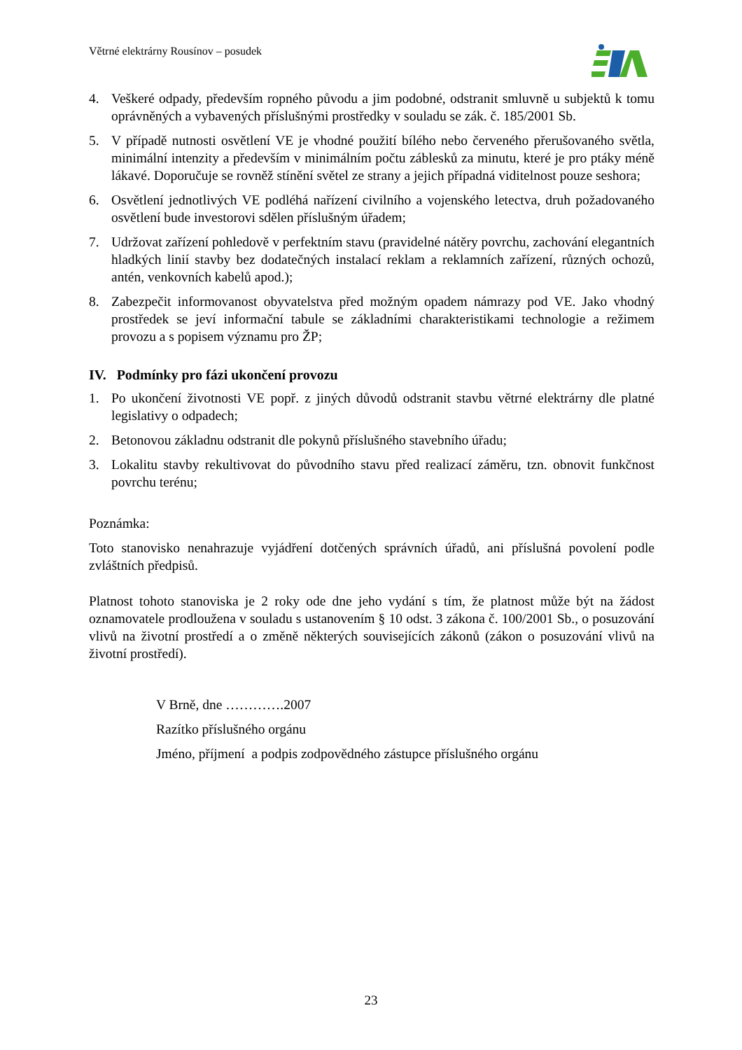Větrné elektrárny Rousínov – posudek
4. Veškeré odpady, především ropného původu a jim podobné, odstranit smluvně u subjektů k tomu oprávněných a vybavených příslušnými prostředky v souladu se zák. č. 185/2001 Sb.
5. V případě nutnosti osvětlení VE je vhodné použití bílého nebo červeného přerušovaného světla, minimální intenzity a především v minimálním počtu záblesků za minutu, které je pro ptáky méně lákavé. Doporučuje se rovněž stínění světel ze strany a jejich případná viditelnost pouze seshora;
6. Osvětlení jednotlivých VE podléhá nařízení civilního a vojenského letectva, druh požadovaného osvětlení bude investorovi sdělen příslušným úřadem;
7. Udržovat zařízení pohledově v perfektním stavu (pravidelné nátěry povrchu, zachování elegantních hladkých linií stavby bez dodatečných instalací reklam a reklamních zařízení, různých ochozů, antén, venkovních kabelů apod.);
8. Zabezpečit informovanost obyvatelstva před možným opadem námrazy pod VE. Jako vhodný prostředek se jeví informační tabule se základními charakteristikami technologie a režimem provozu a s popisem významu pro ŽP;
IV. Podmínky pro fázi ukončení provozu
1. Po ukončení životnosti VE popř. z jiných důvodů odstranit stavbu větrné elektrárny dle platné legislativy o odpadech;
2. Betonovou základnu odstranit dle pokynů příslušného stavebního úřadu;
3. Lokalitu stavby rekultivovat do původního stavu před realizací záměru, tzn. obnovit funkčnost povrchu terénu;
Poznámka:
Toto stanovisko nenahrazuje vyjádření dotčených správních úřadů, ani příslušná povolení podle zvláštních předpisů.
Platnost tohoto stanoviska je 2 roky ode dne jeho vydání s tím, že platnost může být na žádost oznamovatele prodloužena v souladu s ustanovením § 10 odst. 3 zákona č. 100/2001 Sb., o posuzování vlivů na životní prostředí a o změně některých souvisejících zákonů (zákon o posuzování vlivů na životní prostředí).
V Brně, dne ………….2007
Razítko příslušného orgánu
Jméno, příjmení a podpis zodpovědného zástupce příslušného orgánu
23